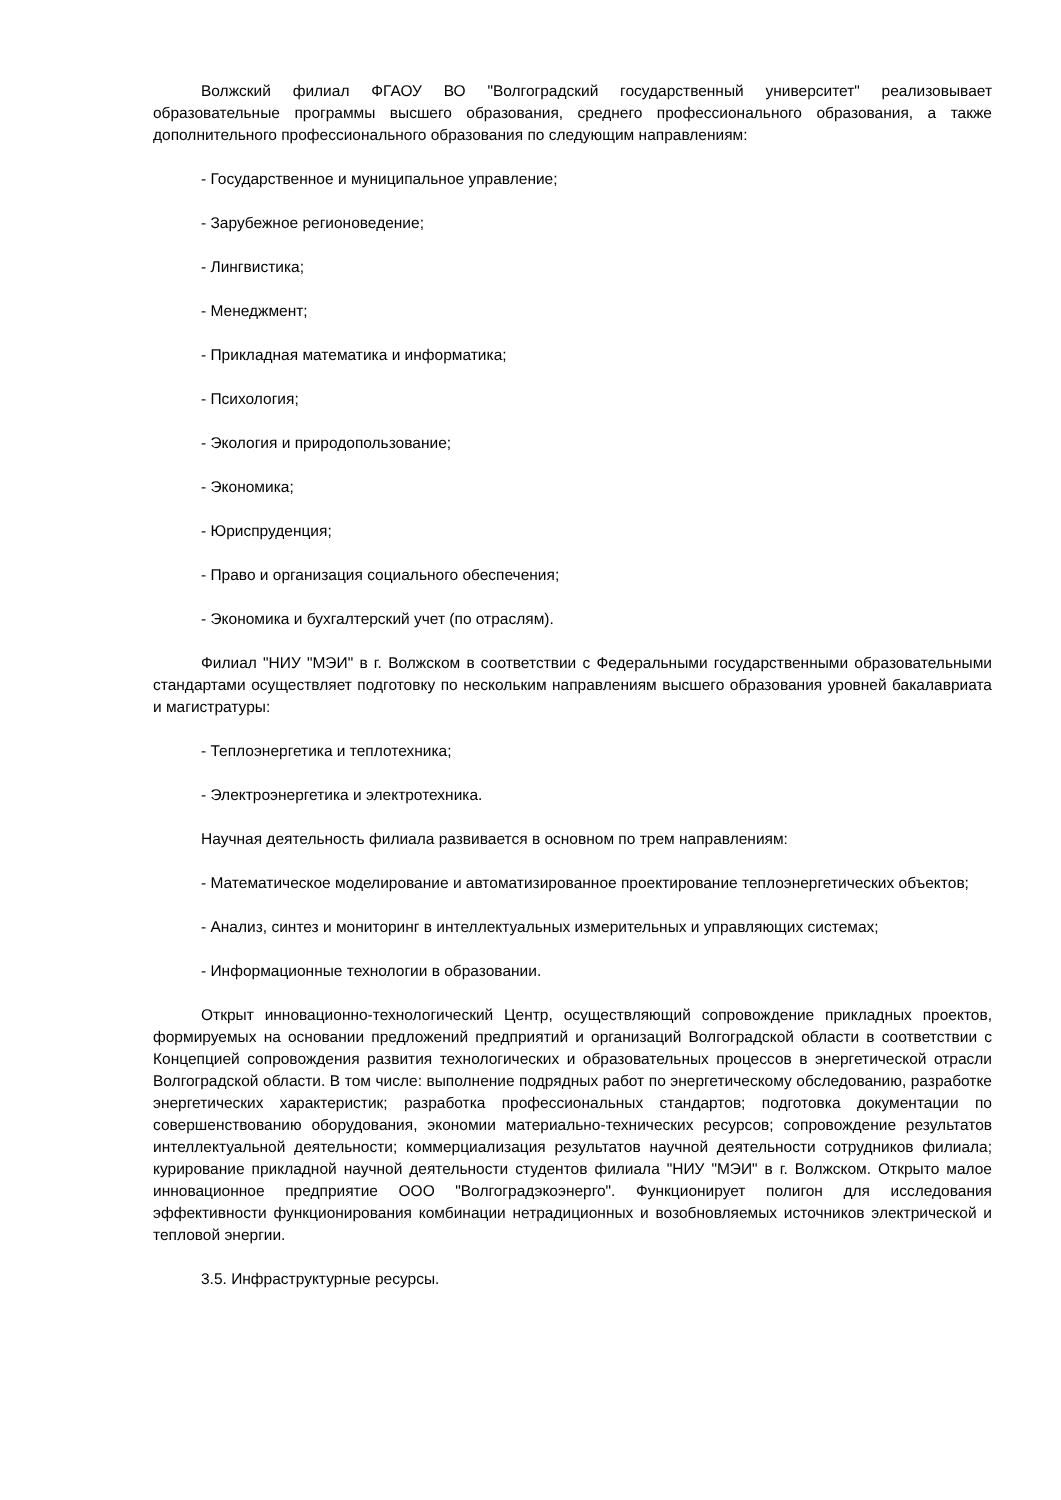Волжский филиал ФГАОУ ВО "Волгоградский государственный университет" реализовывает образовательные программы высшего образования, среднего профессионального образования, а также дополнительного профессионального образования по следующим направлениям:
- Государственное и муниципальное управление;
- Зарубежное регионоведение;
- Лингвистика;
- Менеджмент;
- Прикладная математика и информатика;
- Психология;
- Экология и природопользование;
- Экономика;
- Юриспруденция;
- Право и организация социального обеспечения;
- Экономика и бухгалтерский учет (по отраслям).
Филиал "НИУ "МЭИ" в г. Волжском в соответствии с Федеральными государственными образовательными стандартами осуществляет подготовку по нескольким направлениям высшего образования уровней бакалавриата и магистратуры:
- Теплоэнергетика и теплотехника;
- Электроэнергетика и электротехника.
Научная деятельность филиала развивается в основном по трем направлениям:
- Математическое моделирование и автоматизированное проектирование теплоэнергетических объектов;
- Анализ, синтез и мониторинг в интеллектуальных измерительных и управляющих системах;
- Информационные технологии в образовании.
Открыт инновационно-технологический Центр, осуществляющий сопровождение прикладных проектов, формируемых на основании предложений предприятий и организаций Волгоградской области в соответствии с Концепцией сопровождения развития технологических и образовательных процессов в энергетической отрасли Волгоградской области. В том числе: выполнение подрядных работ по энергетическому обследованию, разработке энергетических характеристик; разработка профессиональных стандартов; подготовка документации по совершенствованию оборудования, экономии материально-технических ресурсов; сопровождение результатов интеллектуальной деятельности; коммерциализация результатов научной деятельности сотрудников филиала; курирование прикладной научной деятельности студентов филиала "НИУ "МЭИ" в г. Волжском. Открыто малое инновационное предприятие ООО "Волгоградэкоэнерго". Функционирует полигон для исследования эффективности функционирования комбинации нетрадиционных и возобновляемых источников электрической и тепловой энергии.
3.5. Инфраструктурные ресурсы.